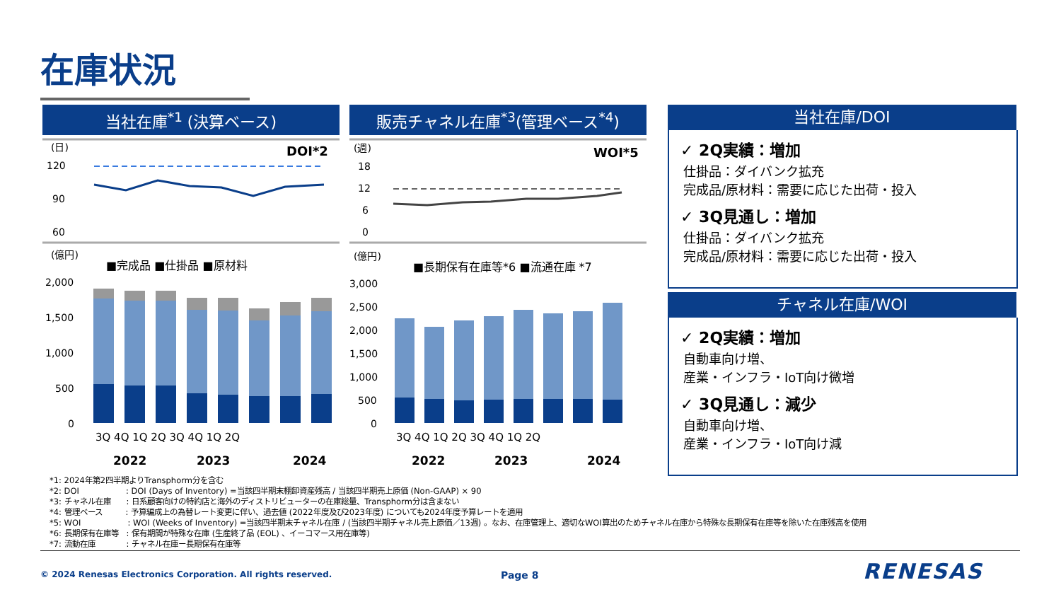在庫状況
当社在庫<sup>*1</sup> (決算ベース) 販売チャネル在庫<sup>*3</sup>(管理ベース<sup>*4</sup>)
(日)
DOI*2
120
90
60
(億円)
■完成品 ■仕掛品 ■原材料
2,000
1,500
1,000
500
0
3Q 4Q 1Q 2Q 3Q 4Q 1Q 2Q
2022
2023
2024
(週)
WOI*5
18
12
6
0
(億円)
■長期保有在庫等*6 ■流通在庫 *7
3,000
2,500
2,000
1,500
1,000
500
0
3Q 4Q 1Q 2Q 3Q 4Q 1Q 2Q
2022
2023
2024
当社在庫/DOI
✓ 2Q実績：増加
仕掛品：ダイバンク拡充
完成品/原材料：需要に応じた出荷・投入
✓ 3Q見通し：増加
仕掛品：ダイバンク拡充
完成品/原材料：需要に応じた出荷・投入
チャネル在庫/WOI
✓ 2Q実績：増加
自動車向け増、
産業・インフラ・IoT向け微増
✓ 3Q見通し：減少
自動車向け増、
産業・インフラ・IoT向け減
*1: 2024年第2四半期よりTransphorm分を含む
*2: DOI　　　　　　: DOI (Days of Inventory) =当該四半期末棚卸資産残高 / 当該四半期売上原価 (Non-GAAP) × 90
*3: チャネル在庫　　: 日系顧客向けの特約店と海外のディストリビューターの在庫総量、Transphorm分は含まない
*4: 管理ベース　　　: 予算編成上の為替レート変更に伴い、過去値 (2022年度及び2023年度) についても2024年度予算レートを適用
*5: WOI　　　　　　: WOI (Weeks of Inventory) =当該四半期末チャネル在庫 / (当該四半期チャネル売上原価／13週) 。なお、在庫管理上、適切なWOI算出のためチャネル在庫から特殊な長期保有在庫等を除いた在庫残高を使用
*6: 長期保有在庫等　: 保有期間が特殊な在庫 (生産終了品 (EOL) 、イーコマース用在庫等)
*7: 流動在庫　　　　: チャネル在庫ー長期保有在庫等
© 2024 Renesas Electronics Corporation. All rights reserved.
Page 8 RENESAS